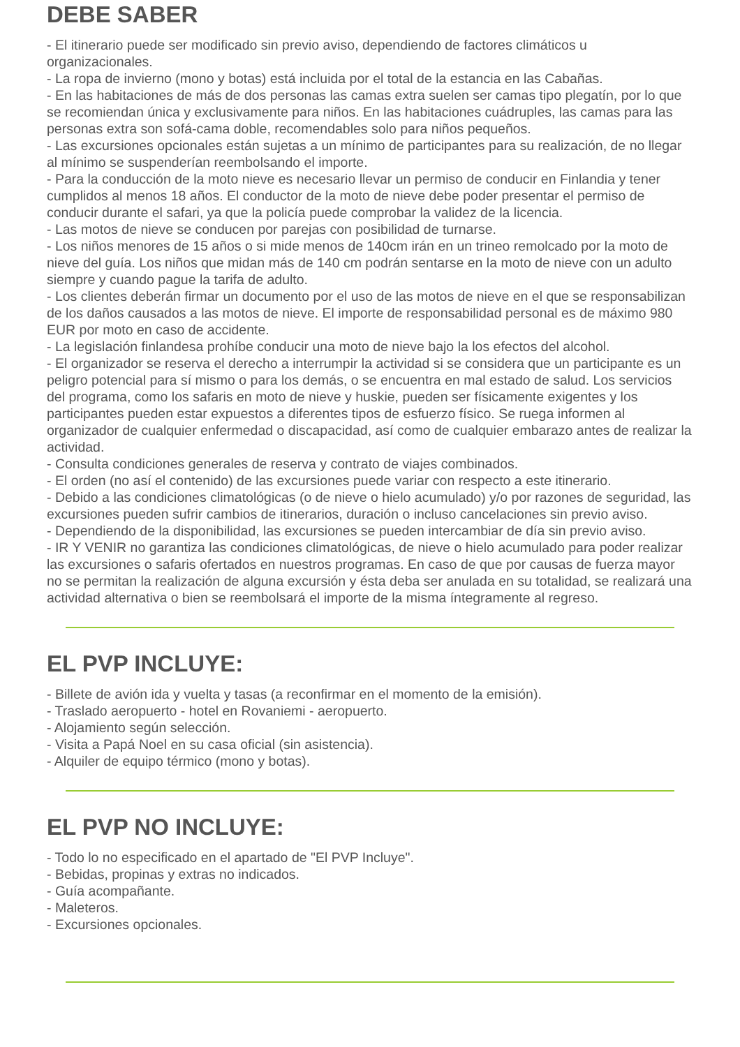DEBE SABER
- El itinerario puede ser modificado sin previo aviso, dependiendo de factores climáticos u organizacionales.
- La ropa de invierno (mono y botas) está incluida por el total de la estancia en las Cabañas.
- En las habitaciones de más de dos personas las camas extra suelen ser camas tipo plegatín, por lo que se recomiendan única y exclusivamente para niños. En las habitaciones cuádruples, las camas para las personas extra son sofá-cama doble, recomendables solo para niños pequeños.
- Las excursiones opcionales están sujetas a un mínimo de participantes para su realización, de no llegar al mínimo se suspenderían reembolsando el importe.
- Para la conducción de la moto nieve es necesario llevar un permiso de conducir en Finlandia y tener cumplidos al menos 18 años. El conductor de la moto de nieve debe poder presentar el permiso de conducir durante el safari, ya que la policía puede comprobar la validez de la licencia.
- Las motos de nieve se conducen por parejas con posibilidad de turnarse.
- Los niños menores de 15 años o si mide menos de 140cm irán en un trineo remolcado por la moto de nieve del guía. Los niños que midan más de 140 cm podrán sentarse en la moto de nieve con un adulto siempre y cuando pague la tarifa de adulto.
- Los clientes deberán firmar un documento por el uso de las motos de nieve en el que se responsabilizan de los daños causados a las motos de nieve. El importe de responsabilidad personal es de máximo 980 EUR por moto en caso de accidente.
- La legislación finlandesa prohíbe conducir una moto de nieve bajo la los efectos del alcohol.
- El organizador se reserva el derecho a interrumpir la actividad si se considera que un participante es un peligro potencial para sí mismo o para los demás, o se encuentra en mal estado de salud. Los servicios del programa, como los safaris en moto de nieve y huskie, pueden ser físicamente exigentes y los participantes pueden estar expuestos a diferentes tipos de esfuerzo físico. Se ruega informen al organizador de cualquier enfermedad o discapacidad, así como de cualquier embarazo antes de realizar la actividad.
- Consulta condiciones generales de reserva y contrato de viajes combinados.
- El orden (no así el contenido) de las excursiones puede variar con respecto a este itinerario.
- Debido a las condiciones climatológicas (o de nieve o hielo acumulado) y/o por razones de seguridad, las excursiones pueden sufrir cambios de itinerarios, duración o incluso cancelaciones sin previo aviso.
- Dependiendo de la disponibilidad, las excursiones se pueden intercambiar de día sin previo aviso.
- IR Y VENIR no garantiza las condiciones climatológicas, de nieve o hielo acumulado para poder realizar las excursiones o safaris ofertados en nuestros programas. En caso de que por causas de fuerza mayor no se permitan la realización de alguna excursión y ésta deba ser anulada en su totalidad, se realizará una actividad alternativa o bien se reembolsará el importe de la misma íntegramente al regreso.
EL PVP INCLUYE:
- Billete de avión ida y vuelta y tasas (a reconfirmar en el momento de la emisión).
- Traslado aeropuerto - hotel en Rovaniemi - aeropuerto.
- Alojamiento según selección.
- Visita a Papá Noel en su casa oficial (sin asistencia).
- Alquiler de equipo térmico (mono y botas).
EL PVP NO INCLUYE:
- Todo lo no especificado en el apartado de "El PVP Incluye".
- Bebidas, propinas y extras no indicados.
- Guía acompañante.
- Maleteros.
- Excursiones opcionales.